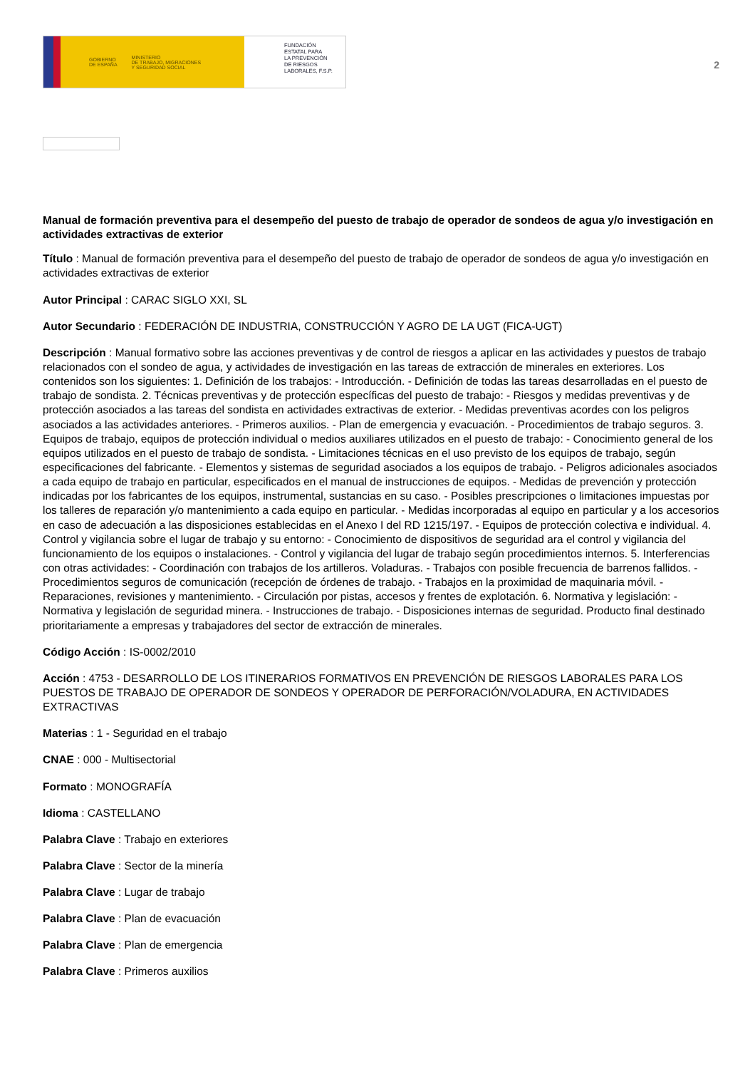GOBIERNO
DE ESPAÑA MINISTERIO
DE TRABAJO, MIGRACIONES
Y SEGURIDAD SOCIAL
FUNDACIÓN
ESTATAL PARA
LA PREVENCIÓN
DE RIESGOS
LABORALES, F.S.P.
2
Manual de formación preventiva para el desempeño del puesto de trabajo de operador de sondeos de agua y/o investigación en actividades extractivas de exterior
Título : Manual de formación preventiva para el desempeño del puesto de trabajo de operador de sondeos de agua y/o investigación en actividades extractivas de exterior
Autor Principal : CARAC SIGLO XXI, SL
Autor Secundario : FEDERACIÓN DE INDUSTRIA, CONSTRUCCIÓN Y AGRO DE LA UGT (FICA-UGT)
Descripción : Manual formativo sobre las acciones preventivas y de control de riesgos a aplicar en las actividades y puestos de trabajo relacionados con el sondeo de agua, y actividades de investigación en las tareas de extracción de minerales en exteriores. Los contenidos son los siguientes: 1. Definición de los trabajos: - Introducción. - Definición de todas las tareas desarrolladas en el puesto de trabajo de sondista. 2. Técnicas preventivas y de protección específicas del puesto de trabajo: - Riesgos y medidas preventivas y de protección asociados a las tareas del sondista en actividades extractivas de exterior. - Medidas preventivas acordes con los peligros asociados a las actividades anteriores. - Primeros auxilios. - Plan de emergencia y evacuación. - Procedimientos de trabajo seguros. 3. Equipos de trabajo, equipos de protección individual o medios auxiliares utilizados en el puesto de trabajo: - Conocimiento general de los equipos utilizados en el puesto de trabajo de sondista. - Limitaciones técnicas en el uso previsto de los equipos de trabajo, según especificaciones del fabricante. - Elementos y sistemas de seguridad asociados a los equipos de trabajo. - Peligros adicionales asociados a cada equipo de trabajo en particular, especificados en el manual de instrucciones de equipos. - Medidas de prevención y protección indicadas por los fabricantes de los equipos, instrumental, sustancias en su caso. - Posibles prescripciones o limitaciones impuestas por los talleres de reparación y/o mantenimiento a cada equipo en particular. - Medidas incorporadas al equipo en particular y a los accesorios en caso de adecuación a las disposiciones establecidas en el Anexo I del RD 1215/197. - Equipos de protección colectiva e individual. 4. Control y vigilancia sobre el lugar de trabajo y su entorno: - Conocimiento de dispositivos de seguridad ara el control y vigilancia del funcionamiento de los equipos o instalaciones. - Control y vigilancia del lugar de trabajo según procedimientos internos. 5. Interferencias con otras actividades: - Coordinación con trabajos de los artilleros. Voladuras. - Trabajos con posible frecuencia de barrenos fallidos. - Procedimientos seguros de comunicación (recepción de órdenes de trabajo. - Trabajos en la proximidad de maquinaria móvil. - Reparaciones, revisiones y mantenimiento. - Circulación por pistas, accesos y frentes de explotación. 6. Normativa y legislación: - Normativa y legislación de seguridad minera. - Instrucciones de trabajo. - Disposiciones internas de seguridad. Producto final destinado prioritariamente a empresas y trabajadores del sector de extracción de minerales.
Código Acción : IS-0002/2010
Acción : 4753 - DESARROLLO DE LOS ITINERARIOS FORMATIVOS EN PREVENCIÓN DE RIESGOS LABORALES PARA LOS PUESTOS DE TRABAJO DE OPERADOR DE SONDEOS Y OPERADOR DE PERFORACIÓN/VOLADURA, EN ACTIVIDADES EXTRACTIVAS
Materias : 1 - Seguridad en el trabajo
CNAE : 000 - Multisectorial
Formato : MONOGRAFÍA
Idioma : CASTELLANO
Palabra Clave : Trabajo en exteriores
Palabra Clave : Sector de la minería
Palabra Clave : Lugar de trabajo
Palabra Clave : Plan de evacuación
Palabra Clave : Plan de emergencia
Palabra Clave : Primeros auxilios